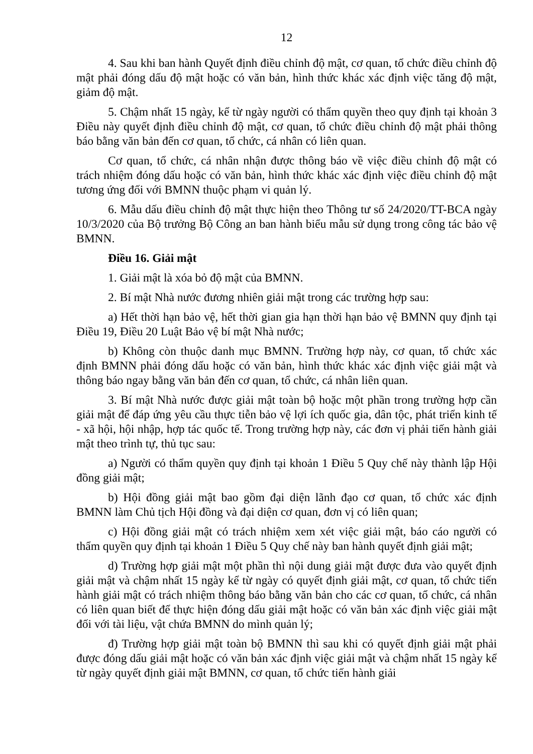12
4. Sau khi ban hành Quyết định điều chỉnh độ mật, cơ quan, tổ chức điều chỉnh độ mật phải đóng dấu độ mật hoặc có văn bản, hình thức khác xác định việc tăng độ mật, giảm độ mật.
5. Chậm nhất 15 ngày, kể từ ngày người có thẩm quyền theo quy định tại khoản 3 Điều này quyết định điều chỉnh độ mật, cơ quan, tổ chức điều chỉnh độ mật phải thông báo bằng văn bản đến cơ quan, tổ chức, cá nhân có liên quan.
Cơ quan, tổ chức, cá nhân nhận được thông báo về việc điều chỉnh độ mật có trách nhiệm đóng dấu hoặc có văn bản, hình thức khác xác định việc điều chỉnh độ mật tương ứng đối với BMNN thuộc phạm vi quản lý.
6. Mẫu dấu điều chỉnh độ mật thực hiện theo Thông tư số 24/2020/TT-BCA ngày 10/3/2020 của Bộ trưởng Bộ Công an ban hành biểu mẫu sử dụng trong công tác bảo vệ BMNN.
Điều 16. Giải mật
1. Giải mật là xóa bỏ độ mật của BMNN.
2. Bí mật Nhà nước đương nhiên giải mật trong các trường hợp sau:
a) Hết thời hạn bảo vệ, hết thời gian gia hạn thời hạn bảo vệ BMNN quy định tại Điều 19, Điều 20 Luật Bảo vệ bí mật Nhà nước;
b) Không còn thuộc danh mục BMNN. Trường hợp này, cơ quan, tổ chức xác định BMNN phải đóng dấu hoặc có văn bản, hình thức khác xác định việc giải mật và thông báo ngay bằng văn bản đến cơ quan, tổ chức, cá nhân liên quan.
3. Bí mật Nhà nước được giải mật toàn bộ hoặc một phần trong trường hợp cần giải mật để đáp ứng yêu cầu thực tiễn bảo vệ lợi ích quốc gia, dân tộc, phát triển kinh tế - xã hội, hội nhập, hợp tác quốc tế. Trong trường hợp này, các đơn vị phải tiến hành giải mật theo trình tự, thủ tục sau:
a) Người có thẩm quyền quy định tại khoản 1 Điều 5 Quy chế này thành lập Hội đồng giải mật;
b) Hội đồng giải mật bao gồm đại diện lãnh đạo cơ quan, tổ chức xác định BMNN làm Chủ tịch Hội đồng và đại diện cơ quan, đơn vị có liên quan;
c) Hội đồng giải mật có trách nhiệm xem xét việc giải mật, báo cáo người có thẩm quyền quy định tại khoản 1 Điều 5 Quy chế này ban hành quyết định giải mật;
d) Trường hợp giải mật một phần thì nội dung giải mật được đưa vào quyết định giải mật và chậm nhất 15 ngày kể từ ngày có quyết định giải mật, cơ quan, tổ chức tiến hành giải mật có trách nhiệm thông báo bằng văn bản cho các cơ quan, tổ chức, cá nhân có liên quan biết để thực hiện đóng dấu giải mật hoặc có văn bản xác định việc giải mật đối với tài liệu, vật chứa BMNN do mình quản lý;
đ) Trường hợp giải mật toàn bộ BMNN thì sau khi có quyết định giải mật phải được đóng dấu giải mật hoặc có văn bản xác định việc giải mật và chậm nhất 15 ngày kể từ ngày quyết định giải mật BMNN, cơ quan, tổ chức tiến hành giải